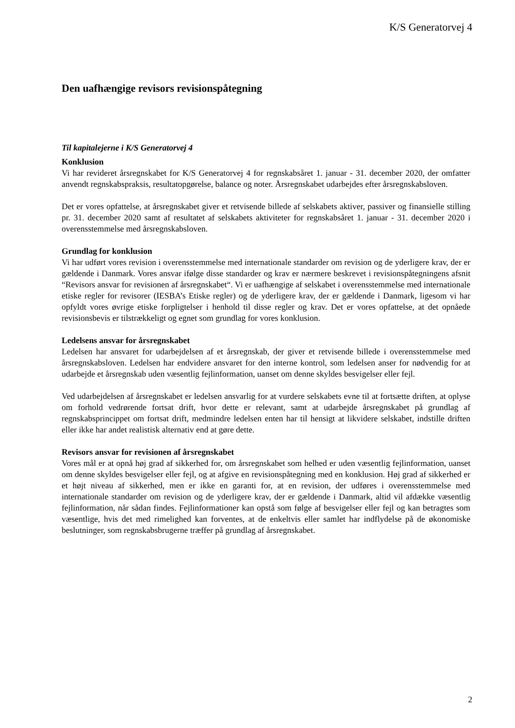K/S Generatorvej 4
Den uafhængige revisors revisionspåtegning
Til kapitalejerne i K/S Generatorvej 4
Konklusion
Vi har revideret årsregnskabet for K/S Generatorvej 4 for regnskabsåret 1. januar - 31. december 2020, der omfatter anvendt regnskabspraksis, resultatopgørelse, balance og noter. Årsregnskabet udarbejdes efter årsregnskabsloven.
Det er vores opfattelse, at årsregnskabet giver et retvisende billede af selskabets aktiver, passiver og finansielle stilling pr. 31. december 2020 samt af resultatet af selskabets aktiviteter for regnskabsåret 1. januar - 31. december 2020 i overensstemmelse med årsregnskabsloven.
Grundlag for konklusion
Vi har udført vores revision i overensstemmelse med internationale standarder om revision og de yderligere krav, der er gældende i Danmark. Vores ansvar ifølge disse standarder og krav er nærmere beskrevet i revisionspåtegningens afsnit “Revisors ansvar for revisionen af årsregnskabet“. Vi er uafhængige af selskabet i overensstemmelse med internationale etiske regler for revisorer (IESBA’s Etiske regler) og de yderligere krav, der er gældende i Danmark, ligesom vi har opfyldt vores øvrige etiske forpligtelser i henhold til disse regler og krav. Det er vores opfattelse, at det opnåede revisionsbevis er tilstrækkeligt og egnet som grundlag for vores konklusion.
Ledelsens ansvar for årsregnskabet
Ledelsen har ansvaret for udarbejdelsen af et årsregnskab, der giver et retvisende billede i overensstemmelse med årsregnskabsloven. Ledelsen har endvidere ansvaret for den interne kontrol, som ledelsen anser for nødvendig for at udarbejde et årsregnskab uden væsentlig fejlinformation, uanset om denne skyldes besvigelser eller fejl.
Ved udarbejdelsen af årsregnskabet er ledelsen ansvarlig for at vurdere selskabets evne til at fortsætte driften, at oplyse om forhold vedrørende fortsat drift, hvor dette er relevant, samt at udarbejde årsregnskabet på grundlag af regnskabsprincippet om fortsat drift, medmindre ledelsen enten har til hensigt at likvidere selskabet, indstille driften eller ikke har andet realistisk alternativ end at gøre dette.
Revisors ansvar for revisionen af årsregnskabet
Vores mål er at opnå høj grad af sikkerhed for, om årsregnskabet som helhed er uden væsentlig fejlinformation, uanset om denne skyldes besvigelser eller fejl, og at afgive en revisionspåtegning med en konklusion. Høj grad af sikkerhed er et højt niveau af sikkerhed, men er ikke en garanti for, at en revision, der udføres i overensstemmelse med internationale standarder om revision og de yderligere krav, der er gældende i Danmark, altid vil afdække væsentlig fejlinformation, når sådan findes. Fejlinformationer kan opstå som følge af besvigelser eller fejl og kan betragtes som væsentlige, hvis det med rimelighed kan forventes, at de enkeltvis eller samlet har indflydelse på de økonomiske beslutninger, som regnskabsbrugerne træffer på grundlag af årsregnskabet.
2